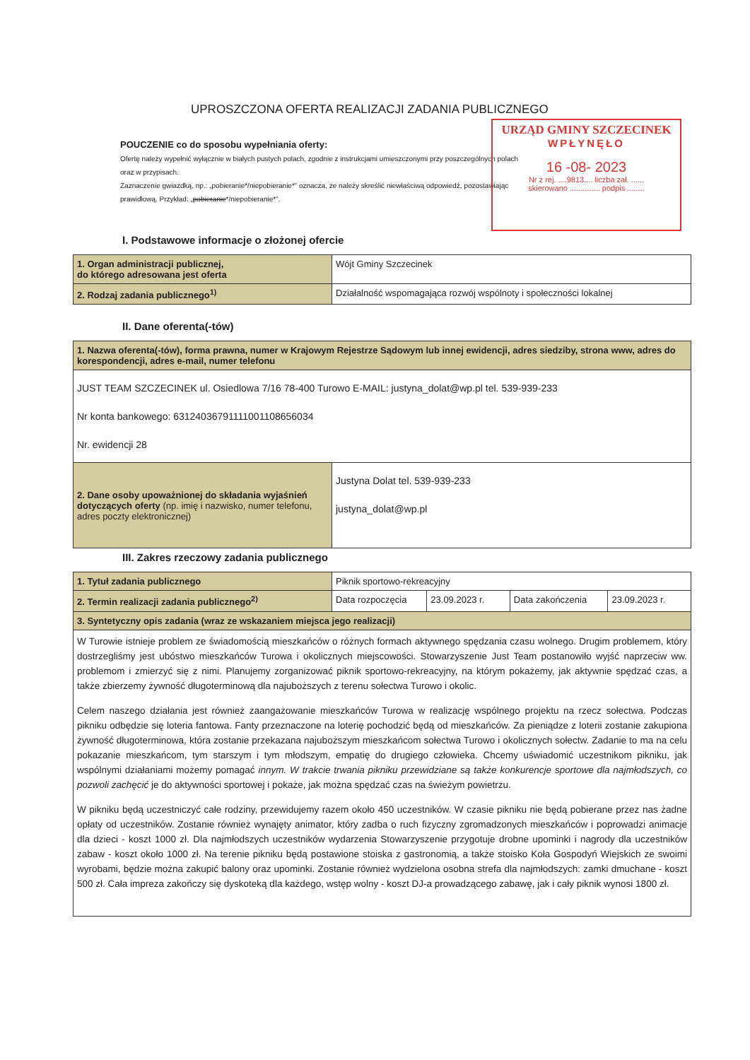UPROSZCZONA OFERTA REALIZACJI ZADANIA PUBLICZNEGO
POUCZENIE co do sposobu wypełniania oferty:
Ofertę należy wypełnić wyłącznie w białych pustych polach, zgodnie z instrukcjami umieszczonymi przy poszczególnych polach
oraz w przypisach.
Zaznaczenie gwiazdką, np.: „pobieranie*/niepobieranie*” oznacza, że należy skreślić niewłaściwą odpowiedź, pozostawiając
prawidłową. Przykład: „pobieranie*/niepobieranie*”.
URZĄD GMINY SZCZECINEK
WPŁYNĘŁO
16 -08- 2023
Nr z rej. ....9813.... liczba zał. ......
skierowano .............. podpis ........
I. Podstawowe informacje o złożonej ofercie
| 1. Organ administracji publicznej, do którego adresowana jest oferta | Wójt Gminy Szczecinek |
| 2. Rodzaj zadania publicznego<sup>1)</sup> | Działalność wspomagająca rozwój wspólnoty i społeczności lokalnej |
II. Dane oferenta(-tów)
| 1. Nazwa oferenta(-tów), forma prawna, numer w Krajowym Rejestrze Sądowym lub innej ewidencji, adres siedziby, strona www, adres do korespondencji, adres e-mail, numer telefonu | |
| JUST TEAM SZCZECINEK ul. Osiedlowa 7/16 78-400 Turowo E-MAIL: justyna_dolat@wp.pl tel. 539-939-233 Nr konta bankowego: 63124036791111001108656034 Nr. ewidencji 28 | |
| 2. Dane osoby upoważnionej do składania wyjaśnień dotyczących oferty (np. imię i nazwisko, numer telefonu, adres poczty elektronicznej) | Justyna Dolat tel. 539-939-233 justyna_dolat@wp.pl |
III. Zakres rzeczowy zadania publicznego
| 1. Tytuł zadania publicznego | Piknik sportowo-rekreacyjny | | | |
| 2. Termin realizacji zadania publicznego<sup>2)</sup> | Data rozpoczęcia | 23.09.2023 r. | Data zakończenia | 23.09.2023 r. |
| 3. Syntetyczny opis zadania (wraz ze wskazaniem miejsca jego realizacji) | | | | |
| W Turowie istnieje problem ze świadomością mieszkańców o różnych formach aktywnego spędzania czasu wolnego. Drugim problemem, który dostrzegliśmy jest ubóstwo mieszkańców Turowa i okolicznych miejscowości. Stowarzyszenie Just Team postanowiło wyjść naprzeciw ww. problemom i zmierzyć się z nimi. Planujemy zorganizować piknik sportowo-rekreacyjny, na którym pokażemy, jak aktywnie spędzać czas, a także zbierzemy żywność długoterminową dla najuboższych z terenu sołectwa Turowo i okolic. Celem naszego działania jest również zaangażowanie mieszkańców Turowa w realizację wspólnego projektu na rzecz sołectwa. Podczas pikniku odbędzie się loteria fantowa. Fanty przeznaczone na loterię pochodzić będą od mieszkańców. Za pieniądze z loterii zostanie zakupiona żywność długoterminowa, która zostanie przekazana najuboższym mieszkańcom sołectwa Turowo i okolicznych sołectw. Zadanie to ma na celu pokazanie mieszkańcom, tym starszym i tym młodszym, empatię do drugiego człowieka. Chcemy uświadomić uczestnikom pikniku, jak wspólnymi działaniami możemy pomagać innym. W trakcie trwania pikniku przewidziane są także konkurencje sportowe dla najmłodszych, co pozwoli zachęcić je do aktywności sportowej i pokaże, jak można spędzać czas na świeżym powietrzu. W pikniku będą uczestniczyć całe rodziny, przewidujemy razem około 450 uczestników. W czasie pikniku nie będą pobierane przez nas żadne opłaty od uczestników. Zostanie również wynajęty animator, który zadba o ruch fizyczny zgromadzonych mieszkańców i poprowadzi animacje dla dzieci - koszt 1000 zł. Dla najmłodszych uczestników wydarzenia Stowarzyszenie przygotuje drobne upominki i nagrody dla uczestników zabaw - koszt około 1000 zł. Na terenie pikniku będą postawione stoiska z gastronomią, a także stoisko Koła Gospodyń Wiejskich ze swoimi wyrobami, będzie można zakupić balony oraz upominki. Zostanie również wydzielona osobna strefa dla najmłodszych: zamki dmuchane - koszt 500 zł. Cała impreza zakończy się dyskoteką dla każdego, wstęp wolny - koszt DJ-a prowadzącego zabawę, jak i cały piknik wynosi 1800 zł. | | | | |